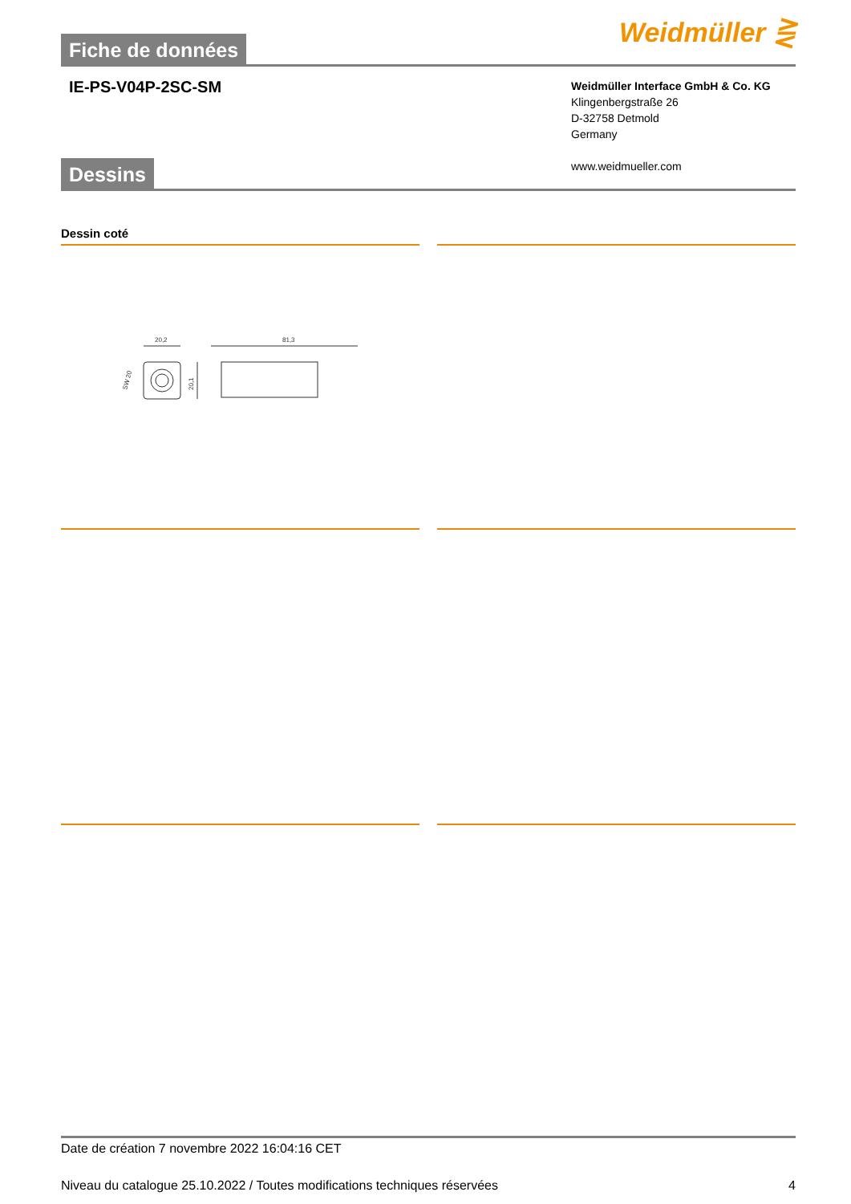Fiche de données
Weidmüller ⋛
IE-PS-V04P-2SC-SM
Weidmüller Interface GmbH & Co. KG
Klingenbergstraße 26
D-32758 Detmold
Germany
www.weidmueller.com
Dessins
Dessin coté
20,2
81,3
20,1
SW 20
Date de création 7 novembre 2022 16:04:16 CET
Niveau du catalogue 25.10.2022 / Toutes modifications techniques réservées 4